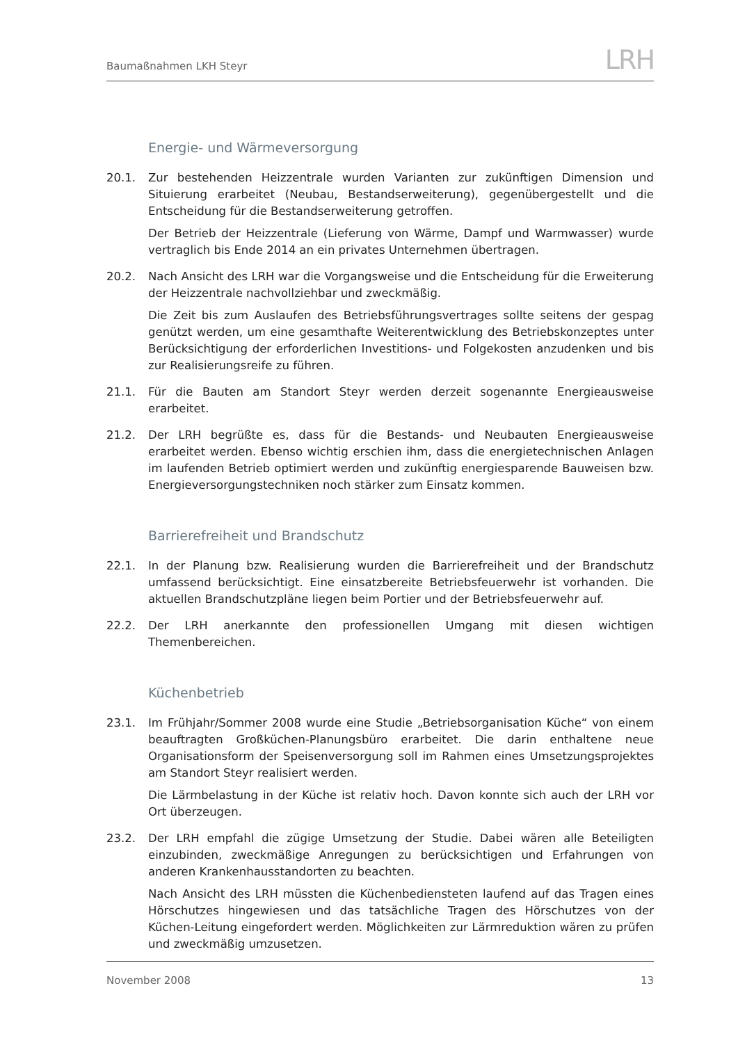Baumaßnahmen LKH Steyr LRH
Energie- und Wärmeversorgung
20.1. Zur bestehenden Heizzentrale wurden Varianten zur zukünftigen Dimension und Situierung erarbeitet (Neubau, Bestandserweiterung), gegenübergestellt und die Entscheidung für die Bestandserweiterung getroffen.
Der Betrieb der Heizzentrale (Lieferung von Wärme, Dampf und Warmwasser) wurde vertraglich bis Ende 2014 an ein privates Unternehmen übertragen.
20.2. Nach Ansicht des LRH war die Vorgangsweise und die Entscheidung für die Erweiterung der Heizzentrale nachvollziehbar und zweckmäßig.
Die Zeit bis zum Auslaufen des Betriebsführungsvertrages sollte seitens der gespag genützt werden, um eine gesamthafte Weiterentwicklung des Betriebskonzeptes unter Berücksichtigung der erforderlichen Investitions- und Folgekosten anzudenken und bis zur Realisierungsreife zu führen.
21.1. Für die Bauten am Standort Steyr werden derzeit sogenannte Energieausweise erarbeitet.
21.2. Der LRH begrüßte es, dass für die Bestands- und Neubauten Energieausweise erarbeitet werden. Ebenso wichtig erschien ihm, dass die energietechnischen Anlagen im laufenden Betrieb optimiert werden und zukünftig energiesparende Bauweisen bzw. Energieversorgungstechniken noch stärker zum Einsatz kommen.
Barrierefreiheit und Brandschutz
22.1. In der Planung bzw. Realisierung wurden die Barrierefreiheit und der Brandschutz umfassend berücksichtigt. Eine einsatzbereite Betriebsfeuerwehr ist vorhanden. Die aktuellen Brandschutzpläne liegen beim Portier und der Betriebsfeuerwehr auf.
22.2. Der LRH anerkannte den professionellen Umgang mit diesen wichtigen Themenbereichen.
Küchenbetrieb
23.1. Im Frühjahr/Sommer 2008 wurde eine Studie „Betriebsorganisation Küche“ von einem beauftragten Großküchen-Planungsbüro erarbeitet. Die darin enthaltene neue Organisationsform der Speisenversorgung soll im Rahmen eines Umsetzungsprojektes am Standort Steyr realisiert werden.
Die Lärmbelastung in der Küche ist relativ hoch. Davon konnte sich auch der LRH vor Ort überzeugen.
23.2. Der LRH empfahl die zügige Umsetzung der Studie. Dabei wären alle Beteiligten einzubinden, zweckmäßige Anregungen zu berücksichtigen und Erfahrungen von anderen Krankenhausstandorten zu beachten.
Nach Ansicht des LRH müssten die Küchenbediensteten laufend auf das Tragen eines Hörschutzes hingewiesen und das tatsächliche Tragen des Hörschutzes von der Küchen-Leitung eingefordert werden. Möglichkeiten zur Lärmreduktion wären zu prüfen und zweckmäßig umzusetzen.
November 2008 13